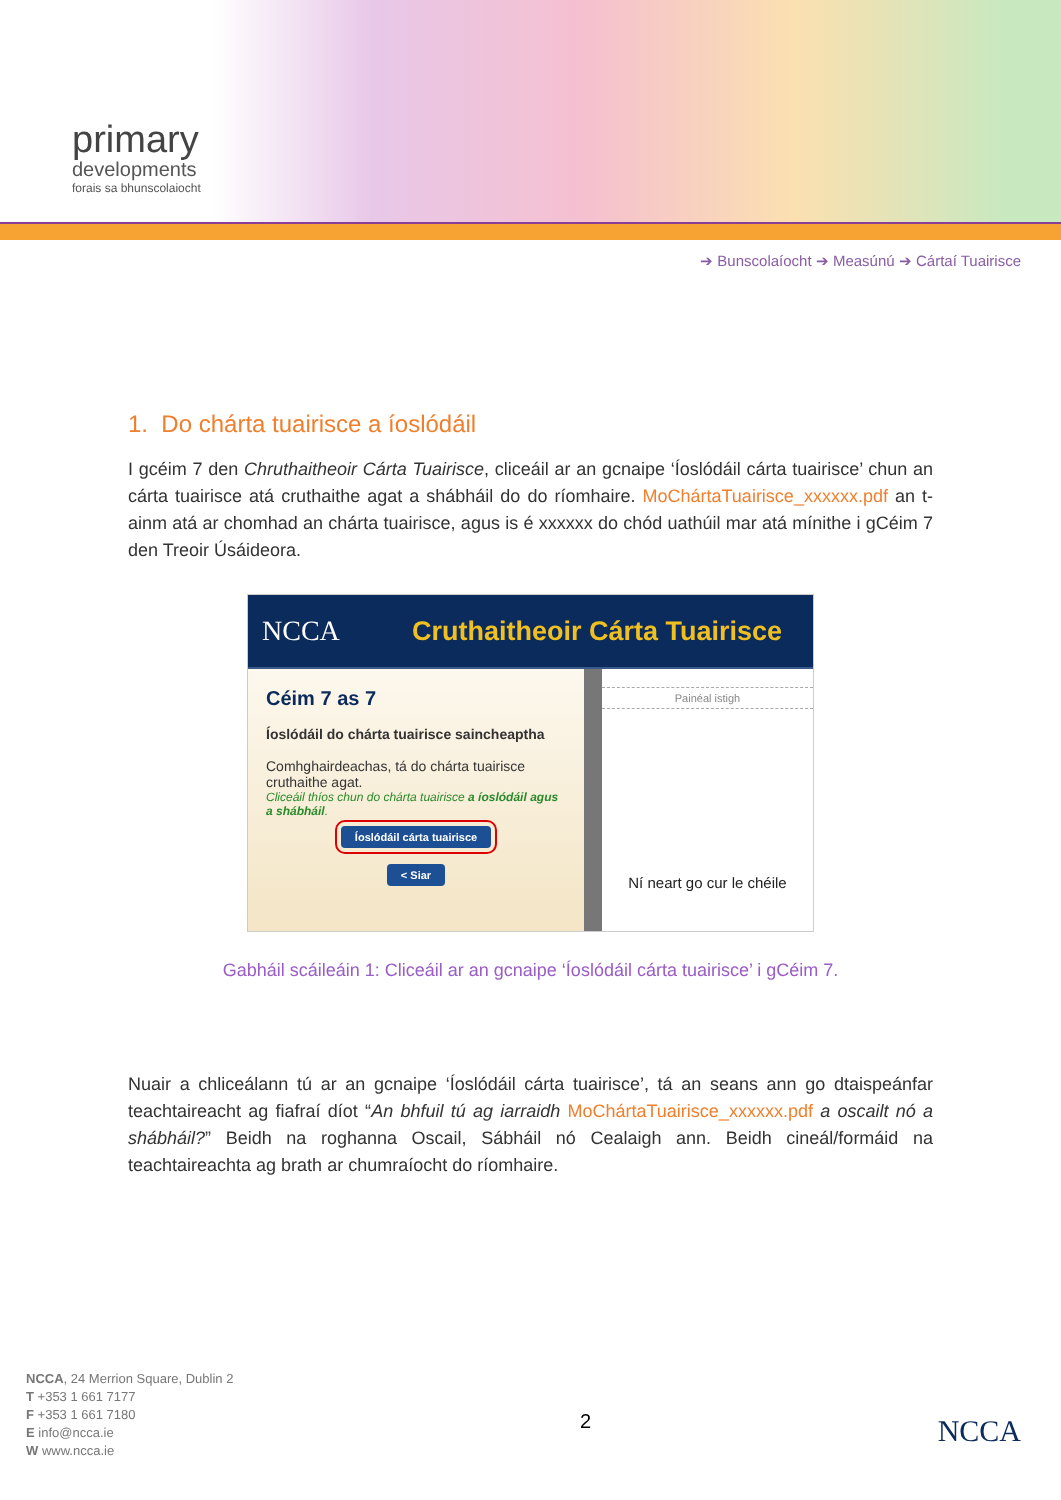primary
developments
forais sa bhunscolaiocht
➔ Bunscolaíocht ➔ Measúnú ➔ Cártaí Tuairisce
1. Do chárta tuairisce a íoslódáil
I gcéim 7 den Chruthaitheoir Cárta Tuairisce, cliceáil ar an gcnaipe ‘Íoslódáil cárta tuairisce’ chun an cárta tuairisce atá cruthaithe agat a shábháil do do ríomhaire. MoChártaTuairisce_xxxxxx.pdf an t-ainm atá ar chomhad an chárta tuairisce, agus is é xxxxxx do chód uathúil mar atá mínithe i gCéim 7 den Treoir Úsáideora.
NCCA Cruthaitheoir Cárta Tuairisce
Céim 7 as 7
Íoslódáil do chárta tuairisce saincheaptha
Comhghairdeachas, tá do chárta tuairisce cruthaithe agat.
Cliceáil thíos chun do chárta tuairisce a íoslódáil agus a shábháil.
Íoslódáil cárta tuairisce
< Siar
Painéal istigh
Ní neart go cur le chéile
Gabháil scáileáin 1: Cliceáil ar an gcnaipe ‘Íoslódáil cárta tuairisce’ i gCéim 7.
Nuair a chliceálann tú ar an gcnaipe ‘Íoslódáil cárta tuairisce’, tá an seans ann go dtaispeánfar teachtaireacht ag fiafraí díot “An bhfuil tú ag iarraidh MoChártaTuairisce_xxxxxx.pdf a oscailt nó a shábháil?” Beidh na roghanna Oscail, Sábháil nó Cealaigh ann. Beidh cineál/formáid na teachtaireachta ag brath ar chumraíocht do ríomhaire.
NCCA, 24 Merrion Square, Dublin 2
T +353 1 661 7177
F +353 1 661 7180
E info@ncca.ie
W www.ncca.ie
2
NCCA